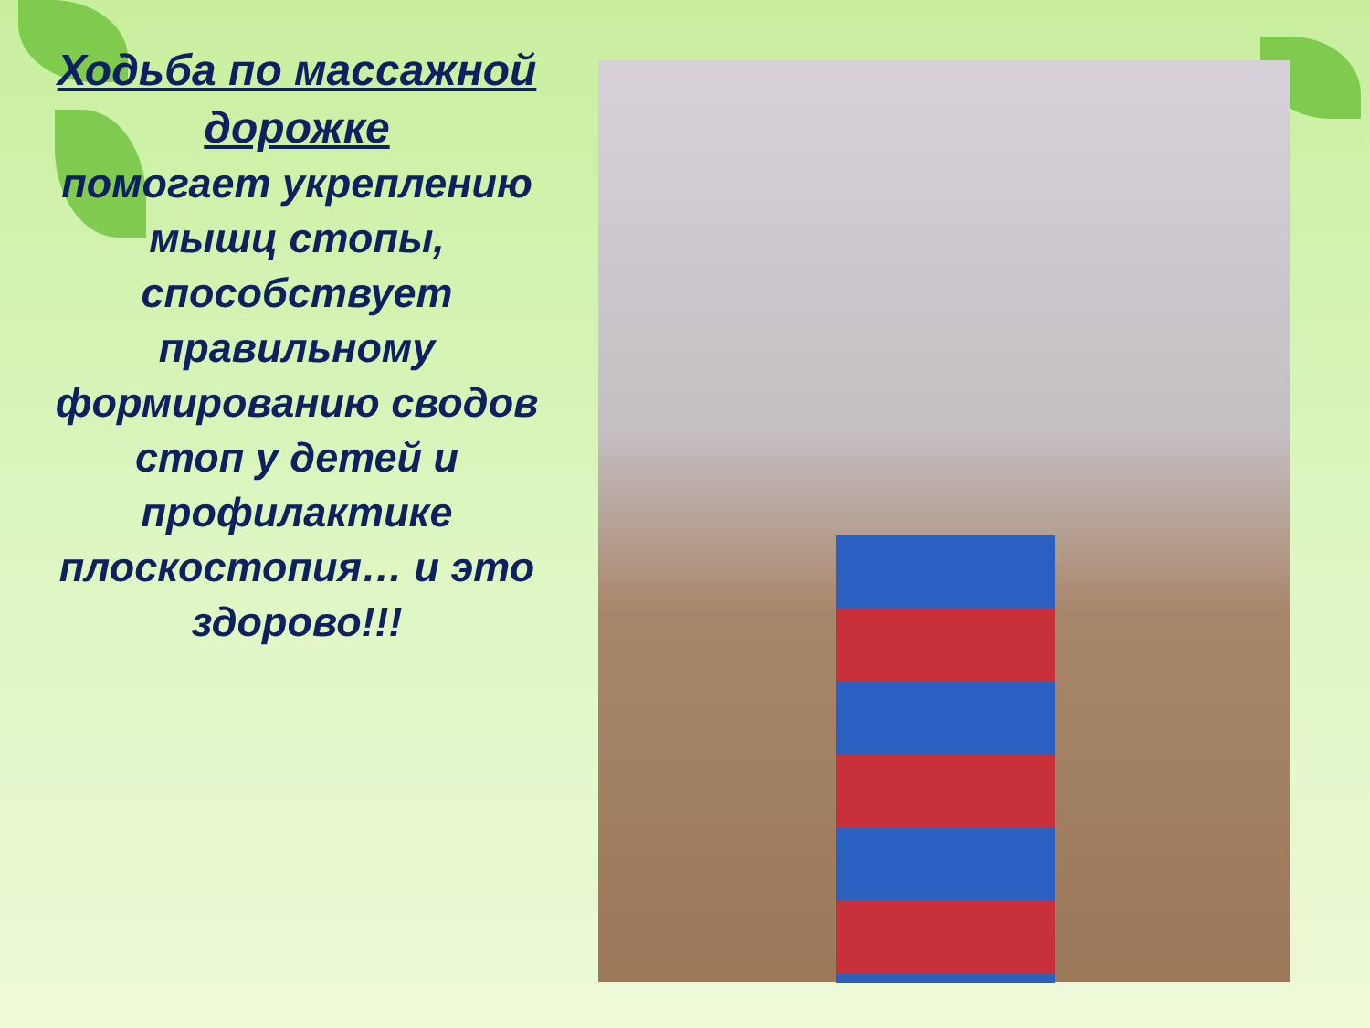Ходьба по массажной дорожке
помогает укреплению мышц стопы, способствует правильному формированию сводов стоп у детей и профилактике плоскостопия… и это здорово!!!